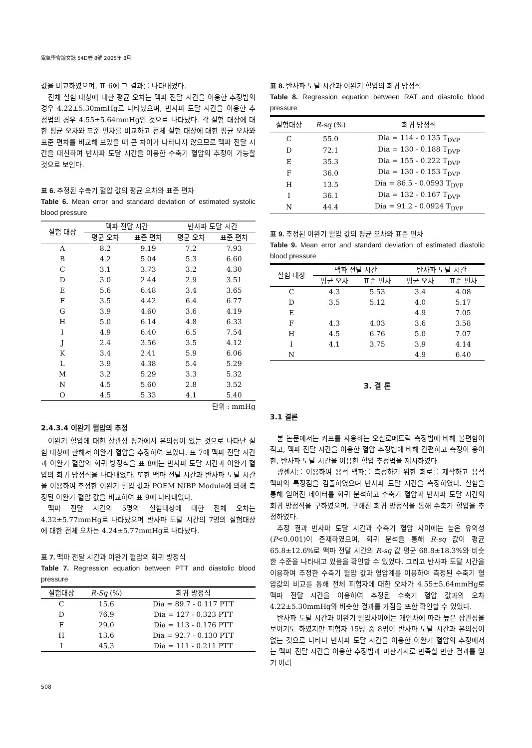電氣學會論文誌 54D卷 8號 2005年 8月
값을 비교하였으며, 표 6에 그 결과를 나타내었다.
전체 실험 대상에 대한 평균 오차는 맥파 전달 시간을 이용한 추정법의 경우 4.22±5.30mmHg로 나타났으며, 반사파 도달 시간을 이용한 추정법의 경우 4.55±5.64mmHg인 것으로 나타났다. 각 실험 대상에 대한 평균 오차와 표준 편차를 비교하고 전체 실험 대상에 대한 평균 오차와 표준 편차를 비교해 보았을 때 큰 차이가 나타나지 않으므로 맥파 전달 시간을 대신하여 반사파 도달 시간을 이용한 수축기 혈압의 추정이 가능할 것으로 보인다.
표 6. 추정된 수축기 혈압 값의 평균 오차와 표준 편차
Table 6. Mean error and standard deviation of estimated systolic blood pressure
| 실험 대상 | 맥파 전달 시간 | | 반사파 도달 시간 | |
| --- | --- | --- | --- | --- |
| | 평균 오차 | 표준 편차 | 평균 오차 | 표준 편차 |
| A | 8.2 | 9.19 | 7.2 | 7.93 |
| B | 4.2 | 5.04 | 5.3 | 6.60 |
| C | 3.1 | 3.73 | 3.2 | 4.30 |
| D | 3.0 | 2.44 | 2.9 | 3.51 |
| E | 5.6 | 6.48 | 3.4 | 3.65 |
| F | 3.5 | 4.42 | 6.4 | 6.77 |
| G | 3.9 | 4.60 | 3.6 | 4.19 |
| H | 5.0 | 6.14 | 4.8 | 6.33 |
| I | 4.9 | 6.40 | 6.5 | 7.54 |
| J | 2.4 | 3.56 | 3.5 | 4.12 |
| K | 3.4 | 2.41 | 5.9 | 6.06 |
| L | 3.9 | 4.38 | 5.4 | 5.29 |
| M | 3.2 | 5.29 | 3.3 | 5.32 |
| N | 4.5 | 5.60 | 2.8 | 3.52 |
| O | 4.5 | 5.33 | 4.1 | 5.40 |
단위 : mmHg
2.4.3.4 이완기 혈압의 추정
이완기 혈압에 대한 상관성 평가에서 유의성이 있는 것으로 나타난 실험 대상에 한해서 이완기 혈압을 추정하여 보았다. 표 7에 맥파 전달 시간과 이완기 혈압의 회귀 방정식을 표 8에는 반사파 도달 시간과 이완기 혈압의 회귀 방정식을 나타내었다. 또한 맥파 전달 시간과 반사파 도달 시간을 이용하여 추정한 이완기 혈압 값과 POEM NIBP Module에 의해 측정된 이완기 혈압 값을 비교하여 표 9에 나타내었다.
맥파 전달 시간의 5명의 실험대상에 대한 전체 오차는 4.32±5.77mmHg로 나타났으며 반사파 도달 시간의 7명의 실험대상에 대한 전체 오차는 4.24±5.77mmHg로 나타났다.
표 7. 맥파 전달 시간과 이완기 혈압의 회귀 방정식
Table 7. Regression equation between PTT and diastolic blood pressure
| 실험대상 | R-Sq (%) | 회귀 방정식 |
| --- | --- | --- |
| C | 15.6 | Dia = 89.7 - 0.117 PTT |
| D | 76.9 | Dia = 127 - 0.323 PTT |
| F | 29.0 | Dia = 113 - 0.176 PTT |
| H | 13.6 | Dia = 92.7 - 0.130 PTT |
| I | 45.3 | Dia = 111 - 0.211 PTT |
508
표 8. 반사파 도달 시간과 이완기 혈압의 회귀 방정식
Table 8. Regression equation between RAT and diastolic blood pressure
| 실험대상 | R-sq (%) | 회귀 방정식 |
| --- | --- | --- |
| C | 55.0 | Dia = 114 - 0.135 T<sub>DVP</sub> |
| D | 72.1 | Dia = 130 - 0.188 T<sub>DVP</sub> |
| E | 35.3 | Dia = 155 - 0.222 T<sub>DVP</sub> |
| F | 36.0 | Dia = 130 - 0.153 T<sub>DVP</sub> |
| H | 13.5 | Dia = 86.5 - 0.0593 T<sub>DVP</sub> |
| I | 36.1 | Dia = 132 - 0.167 T<sub>DVP</sub> |
| N | 44.4 | Dia = 91.2 - 0.0924 T<sub>DVP</sub> |
표 9. 추정된 이완기 혈압 값의 평균 오차와 표준 편차
Table 9. Mean error and standard deviation of estimated diastolic blood pressure
| 실험 대상 | 맥파 전달 시간 | | 반사파 도달 시간 | |
| --- | --- | --- | --- | --- |
| | 평균 오차 | 표준 편차 | 평균 오차 | 표준 편차 |
| C | 4.3 | 5.53 | 3.4 | 4.08 |
| D | 3.5 | 5.12 | 4.0 | 5.17 |
| E | | | 4.9 | 7.05 |
| F | 4.3 | 4.03 | 3.6 | 3.58 |
| H | 4.5 | 6.76 | 5.0 | 7.07 |
| I | 4.1 | 3.75 | 3.9 | 4.14 |
| N | | | 4.9 | 6.40 |
3. 결 론
3.1 결론
본 논문에서는 커프를 사용하는 오실로메트릭 측정법에 비해 불편함이 적고, 맥파 전달 시간을 이용한 혈압 추정법에 비해 간편하고 측정이 용이한, 반사파 도달 시간을 이용한 혈압 추정법을 제시하였다.
광센서를 이용하여 용적 맥파를 측정하기 위한 회로를 제작하고 용적 맥파의 특징점을 검출하였으며 반사파 도달 시간을 측정하였다. 실험을 통해 얻어진 데이터를 회귀 분석하고 수축기 혈압과 반사파 도달 시간의 회귀 방정식을 구하였으며, 구해진 회귀 방정식을 통해 수축기 혈압을 추정하였다.
추정 결과 반사파 도달 시간과 수축기 혈압 사이에는 높은 유의성(P<0.001)이 존재하였으며, 회귀 분석을 통해 R-sq 값이 평균 65.8±12.6%로 맥파 전달 시간의 R-sq 값 평균 68.8±18.3%와 비슷한 수준을 나타내고 있음을 확인할 수 있었다. 그리고 반사파 도달 시간을 이용하여 추정한 수축기 혈압 값과 혈압계를 이용하여 측정된 수축기 혈압값의 비교를 통해 전체 피험자에 대한 오차가 4.55±5.64mmHg로 맥파 전달 시간을 이용하여 추정된 수축기 혈압 값과의 오차 4.22±5.30mmHg와 비슷한 결과를 가짐을 또한 확인할 수 있었다.
반사파 도달 시간과 이완기 혈압사이에는 개인차에 따라 높은 상관성을 보이기도 하였지만 피험자 15명 중 8명이 반사파 도달 시간과 유의성이 없는 것으로 나타나 반사파 도달 시간을 이용한 이완기 혈압의 추정에서는 맥파 전달 시간을 이용한 추정법과 마찬가지로 만족할 만한 결과를 얻기 어려